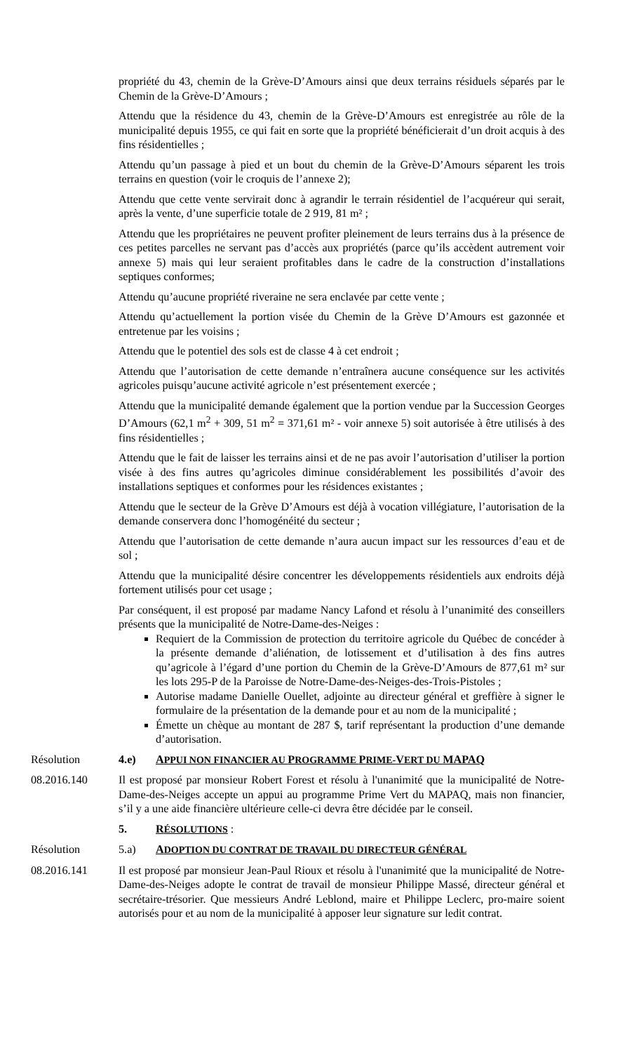propriété du 43, chemin de la Grève-D’Amours ainsi que deux terrains résiduels séparés par le Chemin de la Grève-D’Amours ;
Attendu que la résidence du 43, chemin de la Grève-D’Amours est enregistrée au rôle de la municipalité depuis 1955, ce qui fait en sorte que la propriété bénéficierait d’un droit acquis à des fins résidentielles ;
Attendu qu’un passage à pied et un bout du chemin de la Grève-D’Amours séparent les trois terrains en question (voir le croquis de l’annexe 2);
Attendu que cette vente servirait donc à agrandir le terrain résidentiel de l’acquéreur qui serait, après la vente, d’une superficie totale de 2 919, 81 m² ;
Attendu que les propriétaires ne peuvent profiter pleinement de leurs terrains dus à la présence de ces petites parcelles ne servant pas d’accès aux propriétés (parce qu’ils accèdent autrement voir annexe 5) mais qui leur seraient profitables dans le cadre de la construction d’installations septiques conformes;
Attendu qu’aucune propriété riveraine ne sera enclavée par cette vente ;
Attendu qu’actuellement la portion visée du Chemin de la Grève D’Amours est gazonnée et entretenue par les voisins ;
Attendu que le potentiel des sols est de classe 4 à cet endroit ;
Attendu que l’autorisation de cette demande n’entraînera aucune conséquence sur les activités agricoles puisqu’aucune activité agricole n’est présentement exercée ;
Attendu que la municipalité demande également que la portion vendue par la Succession Georges D’Amours (62,1 m<sup>2</sup> + 309, 51 m<sup>2</sup> = 371,61 m² - voir annexe 5) soit autorisée à être utilisés à des fins résidentielles ;
Attendu que le fait de laisser les terrains ainsi et de ne pas avoir l’autorisation d’utiliser la portion visée à des fins autres qu’agricoles diminue considérablement les possibilités d’avoir des installations septiques et conformes pour les résidences existantes ;
Attendu que le secteur de la Grève D’Amours est déjà à vocation villégiature, l’autorisation de la demande conservera donc l’homogénéité du secteur ;
Attendu que l’autorisation de cette demande n’aura aucun impact sur les ressources d’eau et de sol ;
Attendu que la municipalité désire concentrer les développements résidentiels aux endroits déjà fortement utilisés pour cet usage ;
Par conséquent, il est proposé par madame Nancy Lafond et résolu à l’unanimité des conseillers présents que la municipalité de Notre-Dame-des-Neiges :
Requiert de la Commission de protection du territoire agricole du Québec de concéder à la présente demande d’aliénation, de lotissement et d’utilisation à des fins autres qu’agricole à l’égard d’une portion du Chemin de la Grève-D’Amours de 877,61 m² sur les lots 295-P de la Paroisse de Notre-Dame-des-Neiges-des-Trois-Pistoles ;
Autorise madame Danielle Ouellet, adjointe au directeur général et greffière à signer le formulaire de la présentation de la demande pour et au nom de la municipalité ;
Émette un chèque au montant de 287 $, tarif représentant la production d’une demande d’autorisation.
Résolution 4.e) APPUI NON FINANCIER AU PROGRAMME PRIME-VERT DU MAPAQ
08.2016.140 Il est proposé par monsieur Robert Forest et résolu à l'unanimité que la municipalité de Notre-Dame-des-Neiges accepte un appui au programme Prime Vert du MAPAQ, mais non financier, s’il y a une aide financière ultérieure celle-ci devra être décidée par le conseil.
5. RÉSOLUTIONS :
Résolution 5.a) ADOPTION DU CONTRAT DE TRAVAIL DU DIRECTEUR GÉNÉRAL
08.2016.141 Il est proposé par monsieur Jean-Paul Rioux et résolu à l'unanimité que la municipalité de Notre-Dame-des-Neiges adopte le contrat de travail de monsieur Philippe Massé, directeur général et secrétaire-trésorier. Que messieurs André Leblond, maire et Philippe Leclerc, pro-maire soient autorisés pour et au nom de la municipalité à apposer leur signature sur ledit contrat.